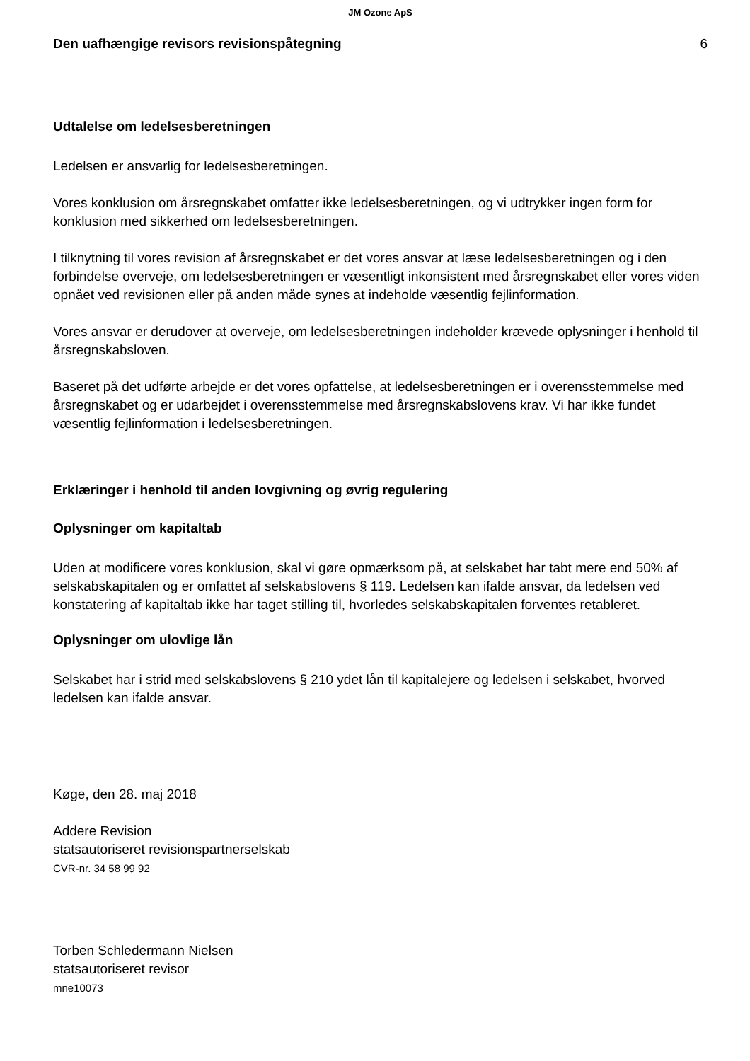JM Ozone ApS
Den uafhængige revisors revisionspåtegning 6
Udtalelse om ledelsesberetningen
Ledelsen er ansvarlig for ledelsesberetningen.
Vores konklusion om årsregnskabet omfatter ikke ledelsesberetningen, og vi udtrykker ingen form for konklusion med sikkerhed om ledelsesberetningen.
I tilknytning til vores revision af årsregnskabet er det vores ansvar at læse ledelsesberetningen og i den forbindelse overveje, om ledelsesberetningen er væsentligt inkonsistent med årsregnskabet eller vores viden opnået ved revisionen eller på anden måde synes at indeholde væsentlig fejlinformation.
Vores ansvar er derudover at overveje, om ledelsesberetningen indeholder krævede oplysninger i henhold til årsregnskabsloven.
Baseret på det udførte arbejde er det vores opfattelse, at ledelsesberetningen er i overensstemmelse med årsregnskabet og er udarbejdet i overensstemmelse med årsregnskabslovens krav. Vi har ikke fundet væsentlig fejlinformation i ledelsesberetningen.
Erklæringer i henhold til anden lovgivning og øvrig regulering
Oplysninger om kapitaltab
Uden at modificere vores konklusion, skal vi gøre opmærksom på, at selskabet har tabt mere end 50% af selskabskapitalen og er omfattet af selskabslovens § 119. Ledelsen kan ifalde ansvar, da ledelsen ved konstatering af kapitaltab ikke har taget stilling til, hvorledes selskabskapitalen forventes retableret.
Oplysninger om ulovlige lån
Selskabet har i strid med selskabslovens § 210 ydet lån til kapitalejere og ledelsen i selskabet, hvorved ledelsen kan ifalde ansvar.
Køge, den 28. maj 2018
Addere Revision
statsautoriseret revisionspartnerselskab
CVR-nr. 34 58 99 92
Torben Schledermann Nielsen
statsautoriseret revisor
mne10073